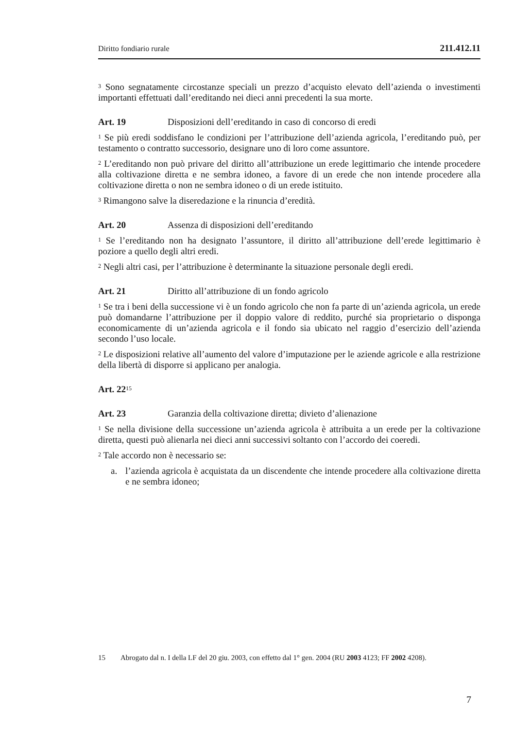Diritto fondiario rurale 211.412.11
<sup>3</sup> Sono segnatamente circostanze speciali un prezzo d’acquisto elevato dell’azienda o investimenti importanti effettuati dall’ereditando nei dieci anni precedenti la sua morte.
Art. 19 Disposizioni dell’ereditando in caso di concorso di eredi
<sup>1</sup> Se più eredi soddisfano le condizioni per l’attribuzione dell’azienda agricola, l’ereditando può, per testamento o contratto successorio, designare uno di loro come assuntore.
<sup>2</sup> L’ereditando non può privare del diritto all’attribuzione un erede legittimario che intende procedere alla coltivazione diretta e ne sembra idoneo, a favore di un erede che non intende procedere alla coltivazione diretta o non ne sembra idoneo o di un erede istituito.
<sup>3</sup> Rimangono salve la diseredazione e la rinuncia d’eredità.
Art. 20 Assenza di disposizioni dell’ereditando
<sup>1</sup> Se l’ereditando non ha designato l’assuntore, il diritto all’attribuzione dell’erede legittimario è poziore a quello degli altri eredi.
<sup>2</sup> Negli altri casi, per l’attribuzione è determinante la situazione personale degli eredi.
Art. 21 Diritto all’attribuzione di un fondo agricolo
<sup>1</sup> Se tra i beni della successione vi è un fondo agricolo che non fa parte di un’azienda agricola, un erede può domandarne l’attribuzione per il doppio valore di reddito, purché sia proprietario o disponga economicamente di un’azienda agricola e il fondo sia ubicato nel raggio d’esercizio dell’azienda secondo l’uso locale.
<sup>2</sup> Le disposizioni relative all’aumento del valore d’imputazione per le aziende agricole e alla restrizione della libertà di disporre si applicano per analogia.
Art. 22<sup>15</sup>
Art. 23 Garanzia della coltivazione diretta; divieto d’alienazione
<sup>1</sup> Se nella divisione della successione un’azienda agricola è attribuita a un erede per la coltivazione diretta, questi può alienarla nei dieci anni successivi soltanto con l’accordo dei coeredi.
<sup>2</sup> Tale accordo non è necessario se:
a. l’azienda agricola è acquistata da un discendente che intende procedere alla coltivazione diretta e ne sembra idoneo;
15 Abrogato dal n. I della LF del 20 giu. 2003, con effetto dal 1° gen. 2004 (RU 2003 4123; FF 2002 4208).
7